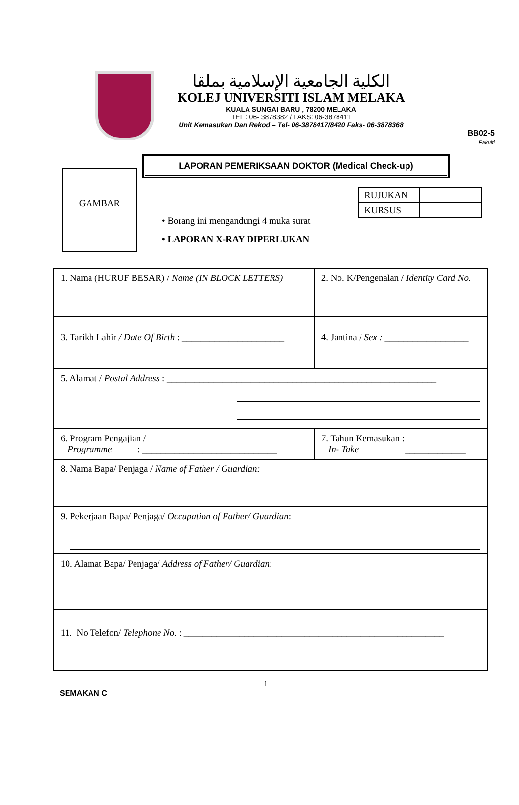BB02-5
Fakulti
الكلية الجامعية الإسلامية بملقا
KOLEJ UNIVERSITI ISLAM MELAKA
KUALA SUNGAI BARU , 78200 MELAKA
TEL : 06- 3878382 / FAKS: 06-3878411
Unit Kemasukan Dan Rekod – Tel- 06-3878417/8420 Faks- 06-3878368
LAPORAN PEMERIKSAAN DOKTOR (Medical Check-up)
GAMBAR
• Borang ini mengandungi 4 muka surat
• LAPORAN X-RAY DIPERLUKAN
| RUJUKAN | |
| KURSUS | |
| 1. Nama (HURUF BESAR) / Name (IN BLOCK LETTERS) | 2. No. K/Pengenalan / Identity Card No. |
| 3. Tarikh Lahir / Date Of Birth : ______________________ | 4. Jantina / Sex : __________________ |
| 5. Alamat / Postal Address : __________________________________________________________ | |
| 6. Program Pengajian / Programme : _____________________________ | 7. Tahun Kemasukan : In- Take _____________ |
| 8. Nama Bapa/ Penjaga / Name of Father / Guardian: | |
| 9. Pekerjaan Bapa/ Penjaga/ Occupation of Father/ Guardian : | |
| 10. Alamat Bapa/ Penjaga/ Address of Father/ Guardian : | |
| 11. No Telefon/ Telephone No. : ________________________________________________________ | |
SEMAKAN C 1